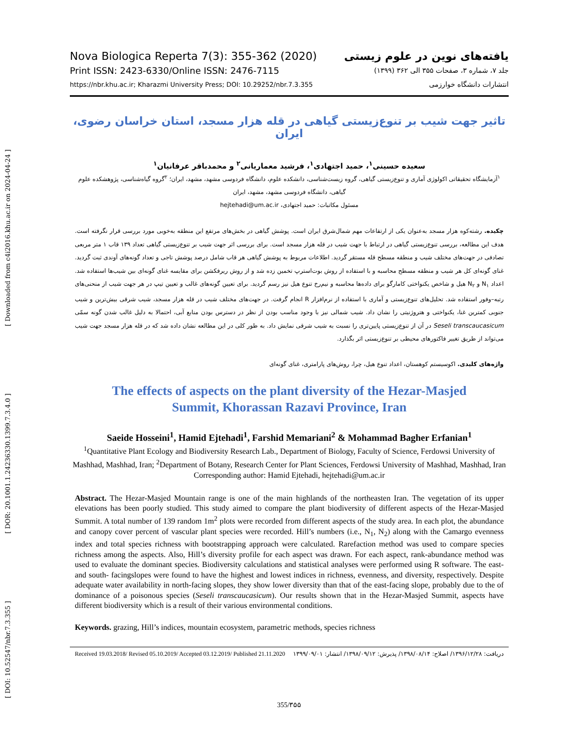[ DOI: 10.52547/nbr.7.3.355 ] [ DOR: 20.1001.1.24236330.1399.7.3.4.0 ] [ Downloaded from c4i2016.khu.ac.ir on 2024-04-24 ]
Nova Biologica Reperta 7(3): 355-362 (2020)
Print ISSN: 2423-6330/Online ISSN: 2476-7115
https://nbr.khu.ac.ir; Kharazmi University Press; DOI: 10.29252/nbr.7.3.355
یافته‌های نوین در علوم زیستی
جلد ۷، شماره ۳، صفحات ۳۵۵ الی ۳۶۲ (۱۳۹۹)
انتشارات دانشگاه خوارزمی
تاثیر جهت شیب بر تنوع‌زیستی گیاهی در قله هزار مسجد، استان خراسان رضوی، ایران
سعیده حسینی<sup>۱</sup>، حمید اجتهادی<sup>۱</sup>، فرشید معماریانی<sup>۲</sup> و محمدباقر عرفانیان<sup>۱</sup>
<sup>۱</sup> آزمایشگاه تحقیقاتی اکولوژی آماری و تنوع‌زیستی گیاهی، گروه زیست‌شناسی، دانشکده علوم، دانشگاه فردوسی مشهد، مشهد، ایران؛ <sup>۲</sup>گروه گیاه‌شناسی، پژوهشکده علوم گیاهی، دانشگاه فردوسی مشهد، مشهد، ایران
مسئول مکاتبات: حمید اجتهادی، hejtehadi@um.ac.ir
چکیده. رشته‌کوه هزار مسجد به‌عنوان یکی از ارتفاعات مهم شمال‌شرق ایران است. پوشش گیاهی در بخش‌های مرتفع این منطقه به‌خوبی مورد بررسی قرار نگرفته است. هدف این مطالعه، بررسی تنوع‌زیستی گیاهی در ارتباط با جهت شیب در قله هزار مسجد است. برای بررسی اثر جهت شیب بر تنوع‌زیستی گیاهی تعداد ۱۳۹ قاب ۱ متر مربعی تصادفی در جهت‌های مختلف شیب و منطقه مسطح قله مستقر گردید. اطلاعات مربوط به پوشش گیاهی هر قاب شامل درصد پوشش تاجی و تعداد گونه‌های آوندی ثبت گردید. غنای گونه‌ای کل هر شیب و منطقه مسطح محاسبه و با استفاده از روش بوت‌استرپ تخمین زده شد و از روش ریرفکشن برای مقایسه غنای گونه‌ای بین شیب‌ها استفاده شد. اعداد N<sub>۱</sub> و N<sub>۲</sub> هیل و شاخص یکنواختی کامارگو برای داده‌ها محاسبه و نیم‌رخ تنوع هیل نیز رسم گردید. برای تعیین گونه‌های غالب و تعیین تیپ در هر جهت شیب از منحنی‌های رتبه–وفور استفاده شد. تحلیل‌های تنوع‌زیستی و آماری با استفاده از نرم‌افزار R انجام گرفت. در جهت‌های مختلف شیب در قله هزار مسجد، شیب شرقی بیش‌ترین و شیب جنوبی کمترین غنا، یکنواختی و هتروژنیتی را نشان داد. شیب شمالی نیز با وجود مناسب بودن از نظر در دسترس بودن منابع آبی، احتمالا به دلیل غالب شدن گونه سمّی Seseli transcaucasicum در آن از تنوع‌زیستی پایین‌تری را نسبت به شیب شرقی نمایش داد. به طور کلی در این مطالعه نشان داده شد که در قله هزار مسجد جهت شیب می‌تواند از طریق تغییر فاکتورهای محیطی بر تنوع‌زیستی اثر بگذارد.
واژه‌های کلیدی. اکوسیستم کوهستان، اعداد تنوع هیل، چرا، روش‌های پارامتری، غنای گونه‌ای
The effects of aspects on the plant diversity of the Hezar-Masjed
Summit, Khorassan Razavi Province, Iran
Saeide Hosseini<sup>1</sup>, Hamid Ejtehadi<sup>1</sup>, Farshid Memariani<sup>2</sup> & Mohammad Bagher Erfanian<sup>1</sup>
<sup>1</sup> Quantitative Plant Ecology and Biodiversity Research Lab., Department of Biology, Faculty of Science, Ferdowsi University of Mashhad, Mashhad, Iran; <sup>2</sup>Department of Botany, Research Center for Plant Sciences, Ferdowsi University of Mashhad, Mashhad, Iran
Corresponding author: Hamid Ejtehadi, hejtehadi@um.ac.ir
Abstract. The Hezar-Masjed Mountain range is one of the main highlands of the northeasten Iran. The vegetation of its upper elevations has been poorly studied. This study aimed to compare the plant biodiversity of different aspects of the Hezar-Masjed Summit. A total number of 139 random 1m<sup>2</sup> plots were recorded from different aspects of the study area. In each plot, the abundance and canopy cover percent of vascular plant species were recorded. Hill’s numbers (i.e., N<sub>1</sub>, N<sub>2</sub>) along with the Camargo evenness index and total species richness with bootstrapping approach were calculated. Rarefaction method was used to compare species richness among the aspects. Also, Hill’s diversity profile for each aspect was drawn. For each aspect, rank-abundance method was used to evaluate the dominant species. Biodiversity calculations and statistical analyses were performed using R software. The east- and south- facingslopes were found to have the highest and lowest indices in richness, evenness, and diversity, respectively. Despite adequate water availability in north-facing slopes, they show lower diversity than that of the east-facing slope, probably due to the of dominance of a poisonous species (Seseli transcaucasicum). Our results shown that in the Hezar-Masjed Summit, aspects have different biodiversity which is a result of their various environmental conditions.
Keywords. grazing, Hill’s indices, mountain ecosystem, parametric methods, species richness
Received 19.03.2018/ Revised 05.10.2019/ Accepted 03.12.2019/ Published 21.11.2020 دریافت: ۱۳۹۶/۱۲/۲۸/ اصلاح: ۱۳۹۸/۰۸/۱۴/ پذیرش: ۱۳۹۸/۰۹/۱۲/ انتشار: ۱۳۹۹/۰۹/۰۱
355/۳۵۵